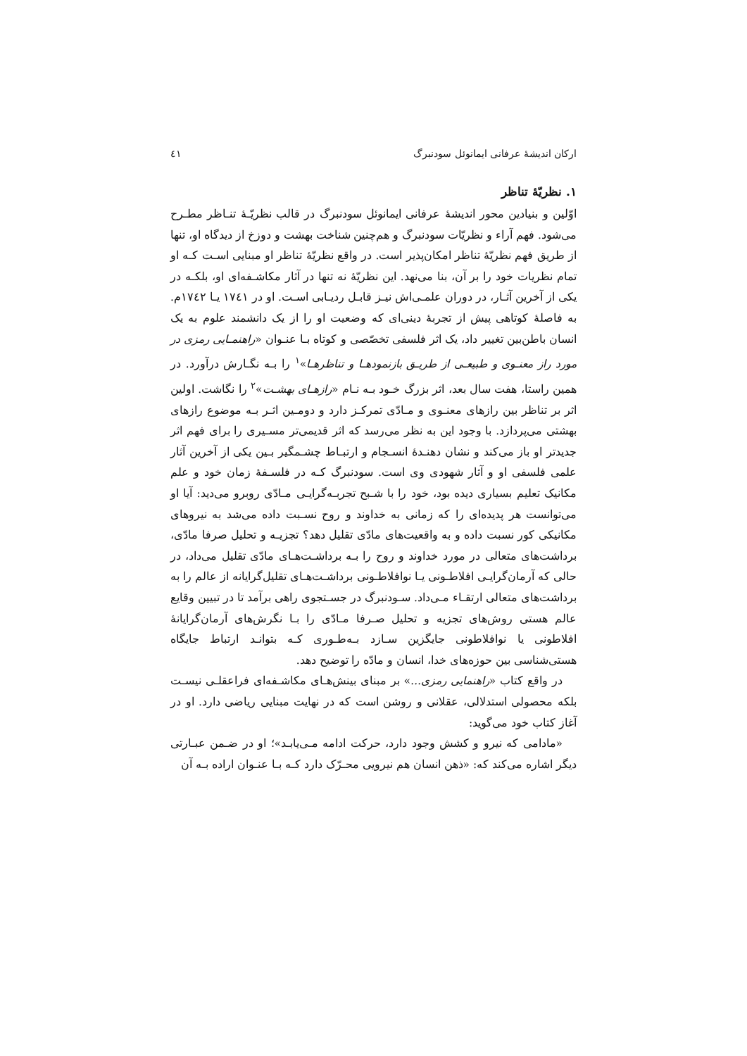ارکان اندیشهٔ عرفانی ایمانوئل سودنبرگ ٤١
١. نظریّهٔ تناظر
اوّلین و بنیادین محور اندیشهٔ عرفانی ایمانوئل سودنبرگ در قالب نظریّـهٔ تنـاظر مطـرح می‌شود. فهم آراء و نظریّات سودنبرگ و هم‌چنین شناخت بهشت و دوزخ از دیدگاه او، تنها از طریق فهم نظریّهٔ تناظر امکان‌پذیر است. در واقع نظریّهٔ تناظر او مبنایی اسـت کـه او تمام نظریات خود را بر آن، بنا می‌نهد. این نظریّهٔ نه تنها در آثار مکاشـفه‌ای او، بلکـه در یکی از آخرین آثـار، در دوران علمـی‌اش نیـز قابـل ردیـابی اسـت. او در ١٧٤١ یـا ١٧٤٢م. به فاصلهٔ کوتاهی پیش از تجربهٔ دینی‌ای که وضعیت او را از یک دانشمند علوم به یک انسان باطن‌بین تغییر داد، یک اثر فلسفی تخصّصی و کوتاه بـا عنـوان «راهنمـایی رمزی در مورد راز معنـوی و طبیعـی از طریـق بازنمودهـا و تناظرهـا»<sup>١</sup> را بـه نگـارش درآورد. در همین راستا، هفت سال بعد، اثر بزرگ خـود بـه نـام «رازهـای بهشـت»<sup>٢</sup> را نگاشت. اولین اثر بر تناظر بین رازهای معنـوی و مـادّی تمرکـز دارد و دومـین اثـر بـه موضوع رازهای بهشتی می‌پردازد. با وجود این به نظر می‌رسد که اثر قدیمی‌تر مسـیری را برای فهم اثر جدیدتر او باز می‌کند و نشان دهنـدهٔ انسـجام و ارتبـاط چشـمگیر بـین یکی از آخرین آثار علمی فلسفی او و آثار شهودی وی است. سودنبرگ کـه در فلسـفهٔ زمان خود و علم مکانیک تعلیم بسیاری دیده بود، خود را با شـبح تجربـه‌گرایـی مـادّی روبرو می‌دید: آیا او می‌توانست هر پدیده‌ای را که زمانی به خداوند و روح نسـبت داده می‌شد به نیروهای مکانیکی کور نسبت داده و به واقعیت‌های مادّی تقلیل دهد؟ تجزیـه و تحلیل صرفا مادّی، برداشت‌های متعالی در مورد خداوند و روح را بـه برداشـت‌هـای مادّی تقلیل می‌داد، در حالی که آرمان‌گرایـی افلاطـونی یـا نوافلاطـونی برداشـت‌هـای تقلیل‌گرایانه از عالم را به برداشت‌های متعالی ارتقـاء مـی‌داد. سـودنبرگ در جسـتجوی راهی برآمد تا در تبیین وقایع عالم هستی روش‌های تجزیه و تحلیل صـرفا مـادّی را بـا نگرش‌های آرمان‌گرایانهٔ افلاطونی یا نوافلاطونی جایگزین سـازد بـه‌طـوری کـه بتوانـد ارتباط جایگاه هستی‌شناسی بین حوزه‌های خدا، انسان و مادّه را توضیح دهد.
در واقع کتاب «راهنمایی رمزی...» بر مبنای بینش‌هـای مکاشـفه‌ای فراعقلـی نیسـت بلکه محصولی استدلالی، عقلانی و روشن است که در نهایت مبنایی ریاضی دارد. او در آغاز کتاب خود می‌گوید:
«مادامی که نیرو و کشش وجود دارد، حرکت ادامه مـی‌یابـد»؛ او در ضـمن عبـارتی دیگر اشاره می‌کند که: «ذهن انسان هم نیرویی محـرّک دارد کـه بـا عنـوان اراده بـه آن